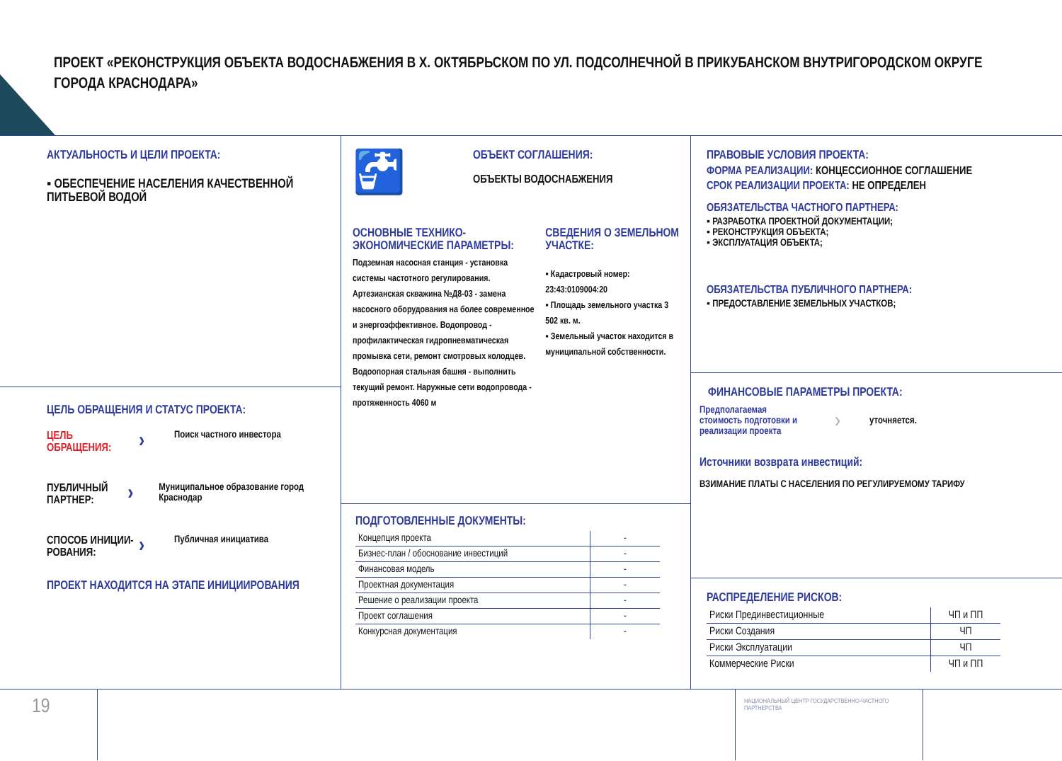ПРОЕКТ «РЕКОНСТРУКЦИЯ ОБЪЕКТА ВОДОСНАБЖЕНИЯ В Х. ОКТЯБРЬСКОМ ПО УЛ. ПОДСОЛНЕЧНОЙ В ПРИКУБАНСКОМ ВНУТРИГОРОДСКОМ ОКРУГЕ ГОРОДА КРАСНОДАРА»
АКТУАЛЬНОСТЬ И ЦЕЛИ ПРОЕКТА:
▪ ОБЕСПЕЧЕНИЕ НАСЕЛЕНИЯ КАЧЕСТВЕННОЙ ПИТЬЕВОЙ ВОДОЙ
ЦЕЛЬ ОБРАЩЕНИЯ И СТАТУС ПРОЕКТА:
ЦЕЛЬ ОБРАЩЕНИЯ:
›
Поиск частного инвестора
ПУБЛИЧНЫЙ ПАРТНЕР:
›
Муниципальное образование город Краснодар
СПОСОБ ИНИЦИИ-РОВАНИЯ:
›
Публичная инициатива
ПРОЕКТ НАХОДИТСЯ НА ЭТАПЕ ИНИЦИИРОВАНИЯ
🚰
ОБЪЕКТ СОГЛАШЕНИЯ:
ОБЪЕКТЫ ВОДОСНАБЖЕНИЯ
ОСНОВНЫЕ ТЕХНИКО-ЭКОНОМИЧЕСКИЕ ПАРАМЕТРЫ:
Подземная насосная станция - установка системы частотного регулирования. Артезианская скважина №Д8-03 - замена насосного оборудования на более современное и энергоэффективное. Водопровод - профилактическая гидропневматическая промывка сети, ремонт смотровых колодцев. Водоопорная стальная башня - выполнить текущий ремонт. Наружные сети водопровода - протяженность 4060 м
СВЕДЕНИЯ О ЗЕМЕЛЬНОМ УЧАСТКЕ:
▪ Кадастровый номер: 23:43:0109004:20
▪ Площадь земельного участка 3 502 кв. м.
▪ Земельный участок находится в муниципальной собственности.
ПОДГОТОВЛЕННЫЕ ДОКУМЕНТЫ:
| Концепция проекта | - |
| Бизнес-план / обоснование инвестиций | - |
| Финансовая модель | - |
| Проектная документация | - |
| Решение о реализации проекта | - |
| Проект соглашения | - |
| Конкурсная документация | - |
ПРАВОВЫЕ УСЛОВИЯ ПРОЕКТА:
ФОРМА РЕАЛИЗАЦИИ: КОНЦЕССИОННОЕ СОГЛАШЕНИЕ
СРОК РЕАЛИЗАЦИИ ПРОЕКТА: НЕ ОПРЕДЕЛЕН
ОБЯЗАТЕЛЬСТВА ЧАСТНОГО ПАРТНЕРА:
▪ РАЗРАБОТКА ПРОЕКТНОЙ ДОКУМЕНТАЦИИ;
▪ РЕКОНСТРУКЦИЯ ОБЪЕКТА;
▪ ЭКСПЛУАТАЦИЯ ОБЪЕКТА;
ОБЯЗАТЕЛЬСТВА ПУБЛИЧНОГО ПАРТНЕРА:
▪ ПРЕДОСТАВЛЕНИЕ ЗЕМЕЛЬНЫХ УЧАСТКОВ;
ФИНАНСОВЫЕ ПАРАМЕТРЫ ПРОЕКТА:
Предполагаемая стоимость подготовки и реализации проекта
›
уточняется.
Источники возврата инвестиций:
ВЗИМАНИЕ ПЛАТЫ С НАСЕЛЕНИЯ ПО РЕГУЛИРУЕМОМУ ТАРИФУ
РАСПРЕДЕЛЕНИЕ РИСКОВ:
| Риски Прединвестиционные | ЧП и ПП |
| Риски Создания | ЧП |
| Риски Эксплуатации | ЧП |
| Коммерческие Риски | ЧП и ПП |
19
НАЦИОНАЛЬНЫЙ ЦЕНТР ГОСУДАРСТВЕННО-ЧАСТНОГО ПАРТНЕРСТВА